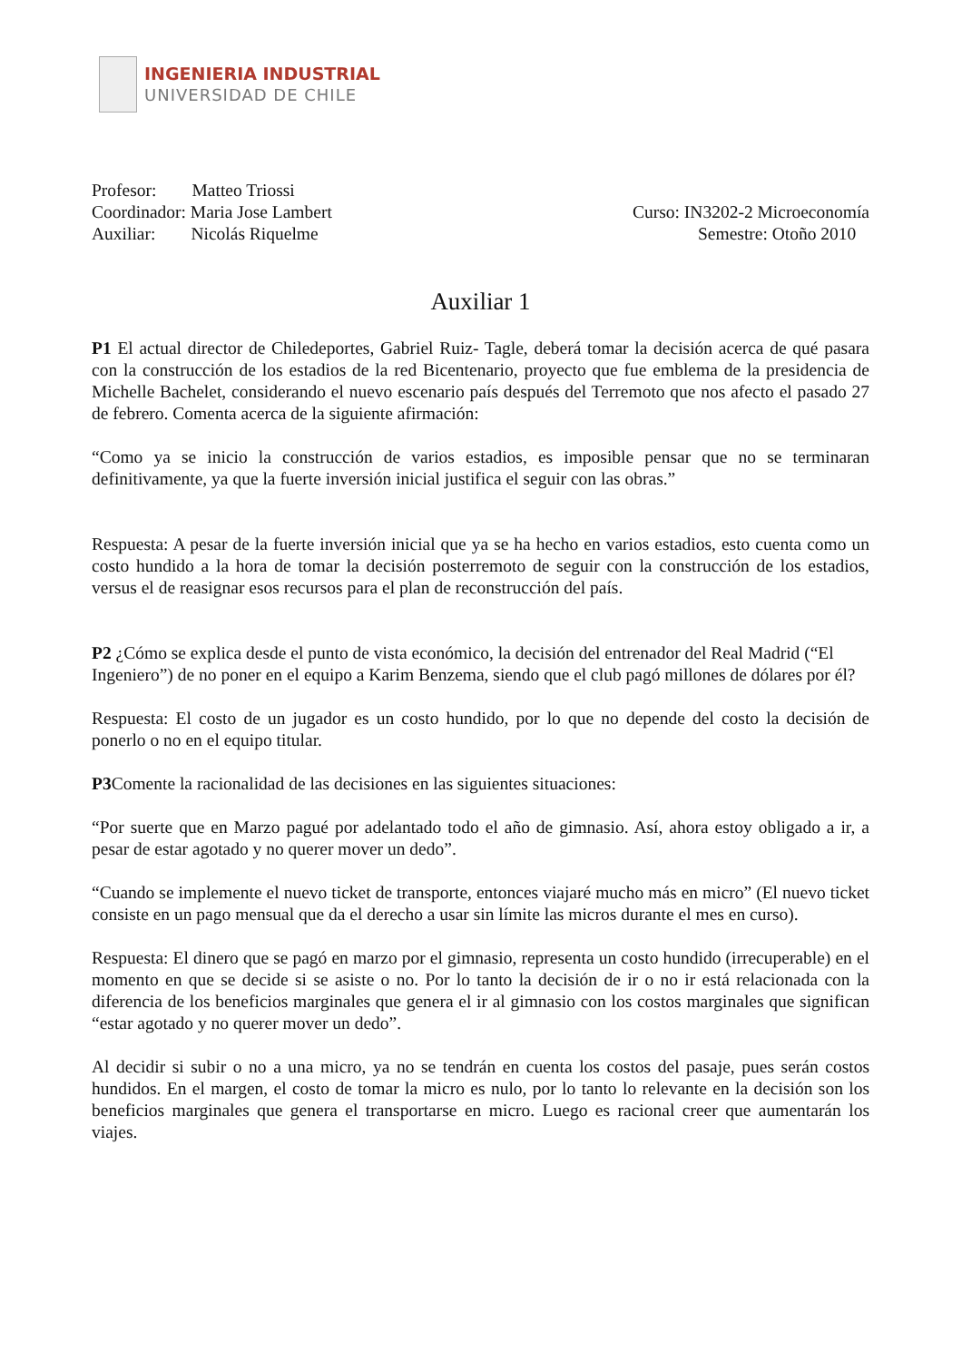INGENIERIA INDUSTRIAL
UNIVERSIDAD DE CHILE
Profesor: Matteo Triossi
Coordinador: Maria Jose Lambert Curso: IN3202-2 Microeconomía
Auxiliar: Nicolás Riquelme Semestre: Otoño 2010
Auxiliar 1
P1 El actual director de Chiledeportes, Gabriel Ruiz- Tagle, deberá tomar la decisión acerca de qué pasara con la construcción de los estadios de la red Bicentenario, proyecto que fue emblema de la presidencia de Michelle Bachelet, considerando el nuevo escenario país después del Terremoto que nos afecto el pasado 27 de febrero. Comenta acerca de la siguiente afirmación:
“Como ya se inicio la construcción de varios estadios, es imposible pensar que no se terminaran definitivamente, ya que la fuerte inversión inicial justifica el seguir con las obras.”
Respuesta: A pesar de la fuerte inversión inicial que ya se ha hecho en varios estadios, esto cuenta como un costo hundido a la hora de tomar la decisión posterremoto de seguir con la construcción de los estadios, versus el de reasignar esos recursos para el plan de reconstrucción del país.
P2 ¿Cómo se explica desde el punto de vista económico, la decisión del entrenador del Real Madrid (“El Ingeniero”) de no poner en el equipo a Karim Benzema, siendo que el club pagó millones de dólares por él?
Respuesta: El costo de un jugador es un costo hundido, por lo que no depende del costo la decisión de ponerlo o no en el equipo titular.
P3 Comente la racionalidad de las decisiones en las siguientes situaciones:
“Por suerte que en Marzo pagué por adelantado todo el año de gimnasio. Así, ahora estoy obligado a ir, a pesar de estar agotado y no querer mover un dedo”.
“Cuando se implemente el nuevo ticket de transporte, entonces viajaré mucho más en micro” (El nuevo ticket consiste en un pago mensual que da el derecho a usar sin límite las micros durante el mes en curso).
Respuesta: El dinero que se pagó en marzo por el gimnasio, representa un costo hundido (irrecuperable) en el momento en que se decide si se asiste o no. Por lo tanto la decisión de ir o no ir está relacionada con la diferencia de los beneficios marginales que genera el ir al gimnasio con los costos marginales que significan “estar agotado y no querer mover un dedo”.
Al decidir si subir o no a una micro, ya no se tendrán en cuenta los costos del pasaje, pues serán costos hundidos. En el margen, el costo de tomar la micro es nulo, por lo tanto lo relevante en la decisión son los beneficios marginales que genera el transportarse en micro. Luego es racional creer que aumentarán los viajes.